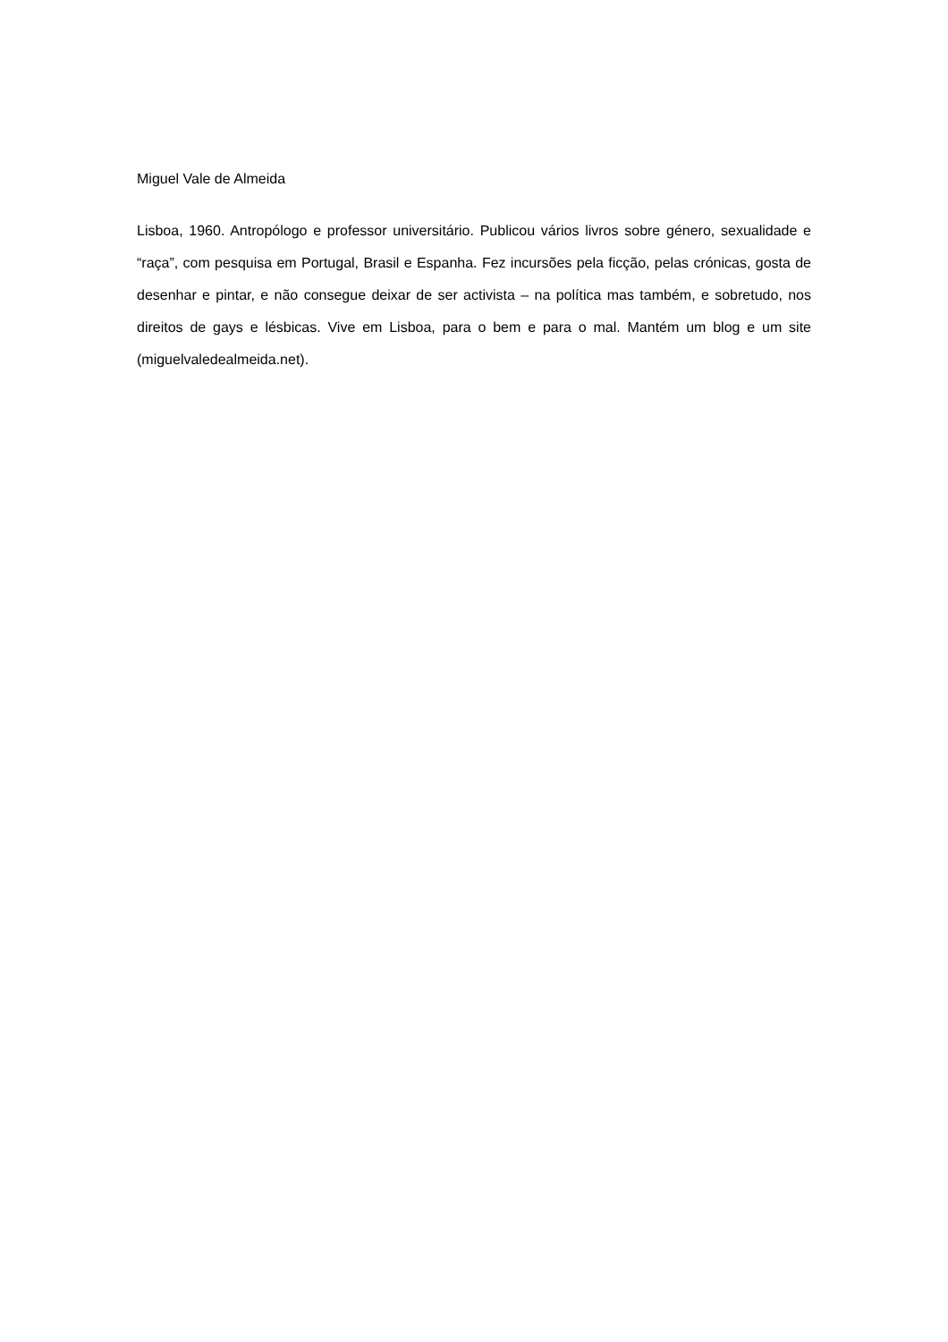Miguel Vale de Almeida
Lisboa, 1960. Antropólogo e professor universitário. Publicou vários livros sobre género, sexualidade e “raça”, com pesquisa em Portugal, Brasil e Espanha. Fez incursões pela ficção, pelas crónicas, gosta de desenhar e pintar, e não consegue deixar de ser activista – na política mas também, e sobretudo, nos direitos de gays e lésbicas. Vive em Lisboa, para o bem e para o mal. Mantém um blog e um site (miguelvaledealmeida.net).